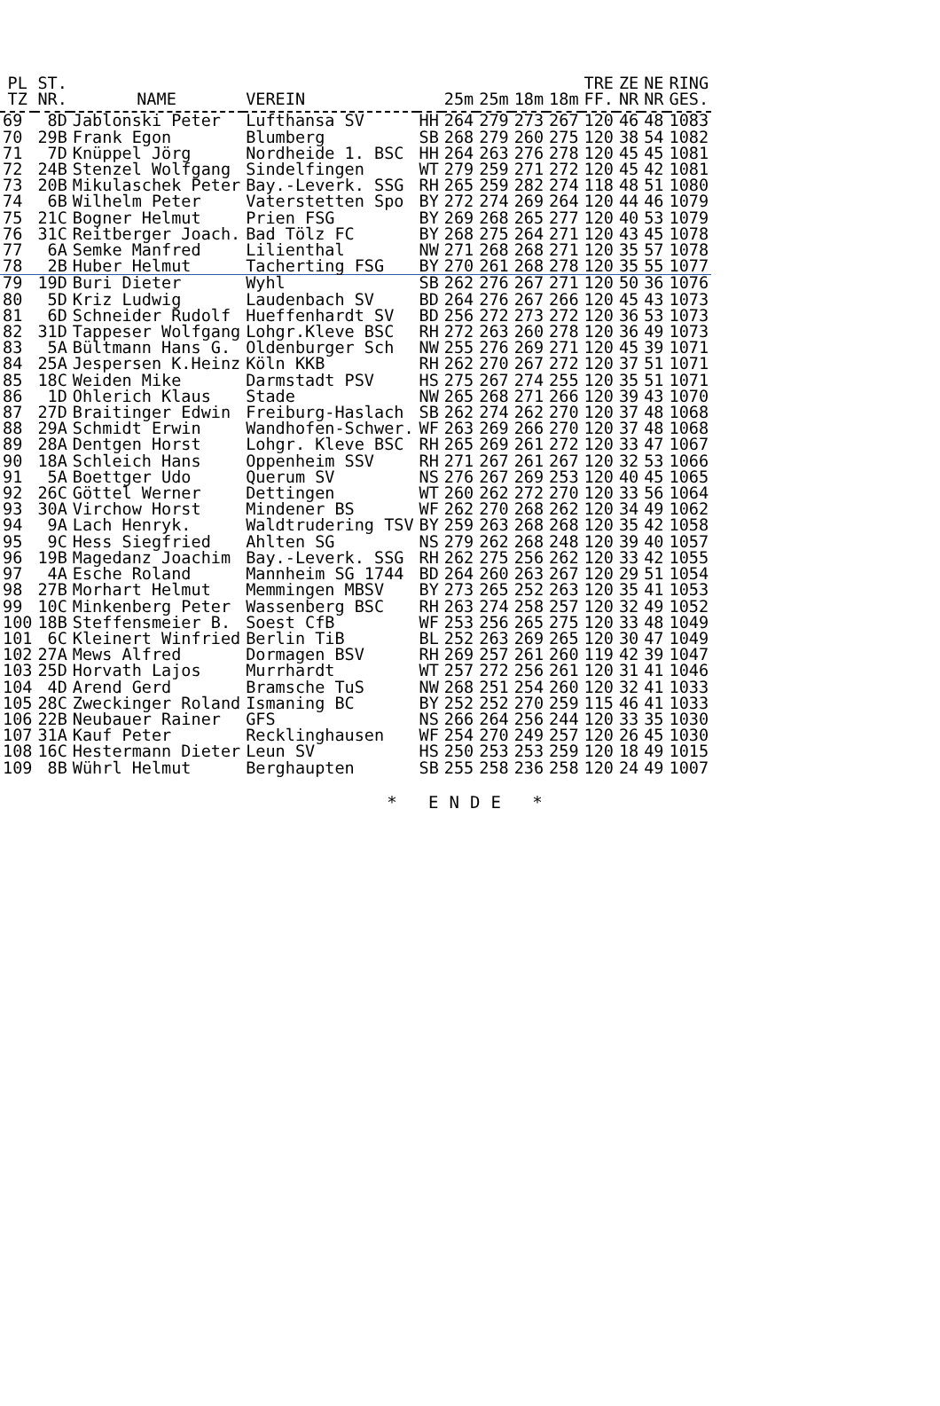| PL TZ | ST. NR. | NAME | VEREIN | | 25m | 25m | 18m | 18m | TRE FF. | ZE NR | NE NR | RING GES. |
| --- | --- | --- | --- | --- | --- | --- | --- | --- | --- | --- | --- | --- |
| 69 | 8D | Jablonski Peter | Lufthansa SV | HH | 264 | 279 | 273 | 267 | 120 | 46 | 48 | 1083 |
| 70 | 29B | Frank Egon | Blumberg | SB | 268 | 279 | 260 | 275 | 120 | 38 | 54 | 1082 |
| 71 | 7D | Knüppel Jörg | Nordheide 1. BSC | HH | 264 | 263 | 276 | 278 | 120 | 45 | 45 | 1081 |
| 72 | 24B | Stenzel Wolfgang | Sindelfingen | WT | 279 | 259 | 271 | 272 | 120 | 45 | 42 | 1081 |
| 73 | 20B | Mikulaschek Peter | Bay.-Leverk. SSG | RH | 265 | 259 | 282 | 274 | 118 | 48 | 51 | 1080 |
| 74 | 6B | Wilhelm Peter | Vaterstetten Spo | BY | 272 | 274 | 269 | 264 | 120 | 44 | 46 | 1079 |
| 75 | 21C | Bogner Helmut | Prien FSG | BY | 269 | 268 | 265 | 277 | 120 | 40 | 53 | 1079 |
| 76 | 31C | Reitberger Joach. | Bad Tölz FC | BY | 268 | 275 | 264 | 271 | 120 | 43 | 45 | 1078 |
| 77 | 6A | Semke Manfred | Lilienthal | NW | 271 | 268 | 268 | 271 | 120 | 35 | 57 | 1078 |
| 78 | 2B | Huber Helmut | Tacherting FSG | BY | 270 | 261 | 268 | 278 | 120 | 35 | 55 | 1077 |
| 79 | 19D | Buri Dieter | Wyhl | SB | 262 | 276 | 267 | 271 | 120 | 50 | 36 | 1076 |
| 80 | 5D | Kriz Ludwig | Laudenbach SV | BD | 264 | 276 | 267 | 266 | 120 | 45 | 43 | 1073 |
| 81 | 6D | Schneider Rudolf | Hueffenhardt SV | BD | 256 | 272 | 273 | 272 | 120 | 36 | 53 | 1073 |
| 82 | 31D | Tappeser Wolfgang | Lohgr.Kleve BSC | RH | 272 | 263 | 260 | 278 | 120 | 36 | 49 | 1073 |
| 83 | 5A | Bültmann Hans G. | Oldenburger Sch | NW | 255 | 276 | 269 | 271 | 120 | 45 | 39 | 1071 |
| 84 | 25A | Jespersen K.Heinz | Köln KKB | RH | 262 | 270 | 267 | 272 | 120 | 37 | 51 | 1071 |
| 85 | 18C | Weiden Mike | Darmstadt PSV | HS | 275 | 267 | 274 | 255 | 120 | 35 | 51 | 1071 |
| 86 | 1D | Ohlerich Klaus | Stade | NW | 265 | 268 | 271 | 266 | 120 | 39 | 43 | 1070 |
| 87 | 27D | Braitinger Edwin | Freiburg-Haslach | SB | 262 | 274 | 262 | 270 | 120 | 37 | 48 | 1068 |
| 88 | 29A | Schmidt Erwin | Wandhofen-Schwer. | WF | 263 | 269 | 266 | 270 | 120 | 37 | 48 | 1068 |
| 89 | 28A | Dentgen Horst | Lohgr. Kleve BSC | RH | 265 | 269 | 261 | 272 | 120 | 33 | 47 | 1067 |
| 90 | 18A | Schleich Hans | Oppenheim SSV | RH | 271 | 267 | 261 | 267 | 120 | 32 | 53 | 1066 |
| 91 | 5A | Boettger Udo | Querum SV | NS | 276 | 267 | 269 | 253 | 120 | 40 | 45 | 1065 |
| 92 | 26C | Göttel Werner | Dettingen | WT | 260 | 262 | 272 | 270 | 120 | 33 | 56 | 1064 |
| 93 | 30A | Virchow Horst | Mindener BS | WF | 262 | 270 | 268 | 262 | 120 | 34 | 49 | 1062 |
| 94 | 9A | Lach Henryk. | Waldtrudering TSV | BY | 259 | 263 | 268 | 268 | 120 | 35 | 42 | 1058 |
| 95 | 9C | Hess Siegfried | Ahlten SG | NS | 279 | 262 | 268 | 248 | 120 | 39 | 40 | 1057 |
| 96 | 19B | Magedanz Joachim | Bay.-Leverk. SSG | RH | 262 | 275 | 256 | 262 | 120 | 33 | 42 | 1055 |
| 97 | 4A | Esche Roland | Mannheim SG 1744 | BD | 264 | 260 | 263 | 267 | 120 | 29 | 51 | 1054 |
| 98 | 27B | Morhart Helmut | Memmingen MBSV | BY | 273 | 265 | 252 | 263 | 120 | 35 | 41 | 1053 |
| 99 | 10C | Minkenberg Peter | Wassenberg BSC | RH | 263 | 274 | 258 | 257 | 120 | 32 | 49 | 1052 |
| 100 | 18B | Steffensmeier B. | Soest CfB | WF | 253 | 256 | 265 | 275 | 120 | 33 | 48 | 1049 |
| 101 | 6C | Kleinert Winfried | Berlin TiB | BL | 252 | 263 | 269 | 265 | 120 | 30 | 47 | 1049 |
| 102 | 27A | Mews Alfred | Dormagen BSV | RH | 269 | 257 | 261 | 260 | 119 | 42 | 39 | 1047 |
| 103 | 25D | Horvath Lajos | Murrhardt | WT | 257 | 272 | 256 | 261 | 120 | 31 | 41 | 1046 |
| 104 | 4D | Arend Gerd | Bramsche TuS | NW | 268 | 251 | 254 | 260 | 120 | 32 | 41 | 1033 |
| 105 | 28C | Zweckinger Roland | Ismaning BC | BY | 252 | 252 | 270 | 259 | 115 | 46 | 41 | 1033 |
| 106 | 22B | Neubauer Rainer | GFS | NS | 266 | 264 | 256 | 244 | 120 | 33 | 35 | 1030 |
| 107 | 31A | Kauf Peter | Recklinghausen | WF | 254 | 270 | 249 | 257 | 120 | 26 | 45 | 1030 |
| 108 | 16C | Hestermann Dieter | Leun SV | HS | 250 | 253 | 253 | 259 | 120 | 18 | 49 | 1015 |
| 109 | 8B | Wührl Helmut | Berghaupten | SB | 255 | 258 | 236 | 258 | 120 | 24 | 49 | 1007 |
* ENDE *